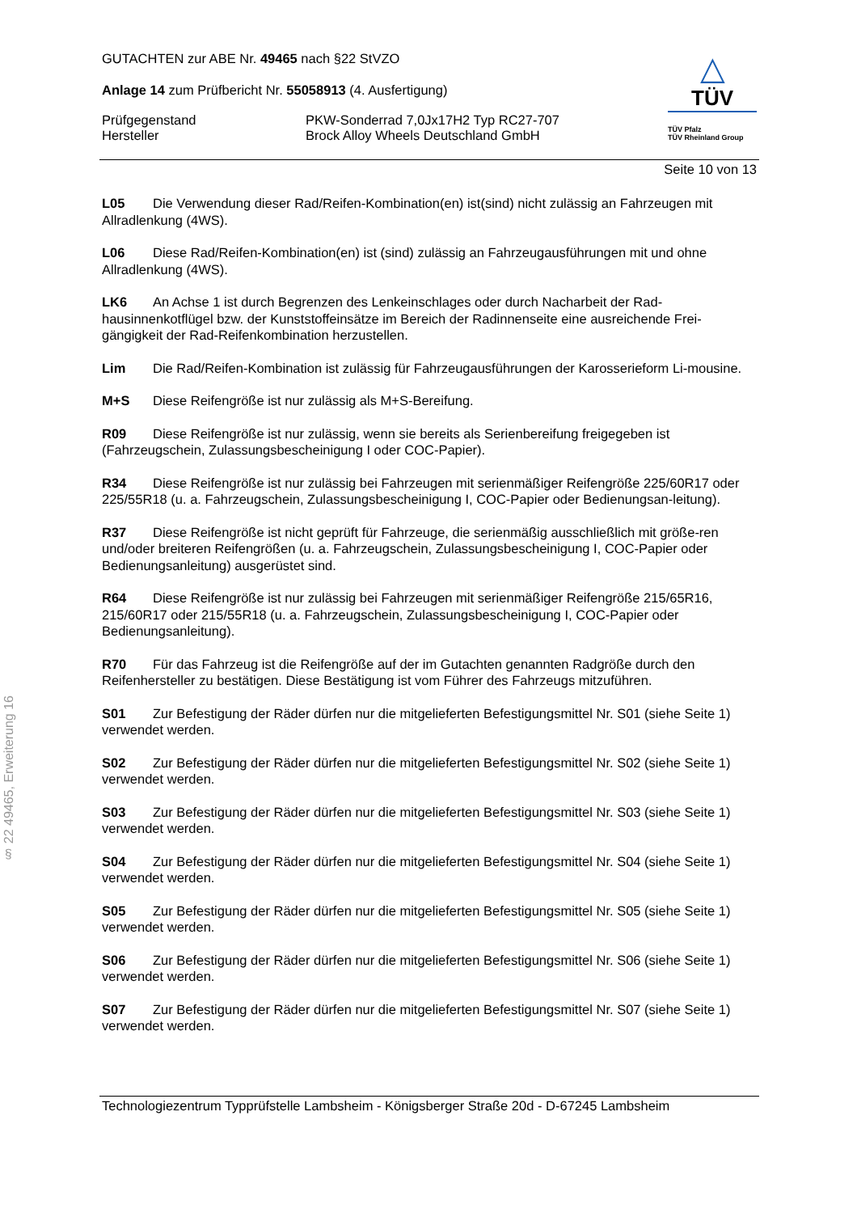§ 22 49465, Erweiterung 16
GUTACHTEN zur ABE Nr. 49465 nach §22 StVZO
Anlage 14 zum Prüfbericht Nr. 55058913 (4. Ausfertigung)
Prüfgegenstand
Hersteller
PKW-Sonderrad 7,0Jx17H2 Typ RC27-707
Brock Alloy Wheels Deutschland GmbH
△
TÜV
TÜV Pfalz
TÜV Rheinland Group
Seite 10 von 13
L05 Die Verwendung dieser Rad/Reifen-Kombination(en) ist(sind) nicht zulässig an Fahrzeugen mit Allradlenkung (4WS).
L06 Diese Rad/Reifen-Kombination(en) ist (sind) zulässig an Fahrzeugausführungen mit und ohne Allradlenkung (4WS).
LK6 An Achse 1 ist durch Begrenzen des Lenkeinschlages oder durch Nacharbeit der Rad-hausinnenkotflügel bzw. der Kunststoffeinsätze im Bereich der Radinnenseite eine ausreichende Frei-gängigkeit der Rad-Reifenkombination herzustellen.
Lim Die Rad/Reifen-Kombination ist zulässig für Fahrzeugausführungen der Karosserieform Li-mousine.
M+S Diese Reifengröße ist nur zulässig als M+S-Bereifung.
R09 Diese Reifengröße ist nur zulässig, wenn sie bereits als Serienbereifung freigegeben ist (Fahrzeugschein, Zulassungsbescheinigung I oder COC-Papier).
R34 Diese Reifengröße ist nur zulässig bei Fahrzeugen mit serienmäßiger Reifengröße 225/60R17 oder 225/55R18 (u. a. Fahrzeugschein, Zulassungsbescheinigung I, COC-Papier oder Bedienungsan-leitung).
R37 Diese Reifengröße ist nicht geprüft für Fahrzeuge, die serienmäßig ausschließlich mit größe-ren und/oder breiteren Reifengrößen (u. a. Fahrzeugschein, Zulassungsbescheinigung I, COC-Papier oder Bedienungsanleitung) ausgerüstet sind.
R64 Diese Reifengröße ist nur zulässig bei Fahrzeugen mit serienmäßiger Reifengröße 215/65R16, 215/60R17 oder 215/55R18 (u. a. Fahrzeugschein, Zulassungsbescheinigung I, COC-Papier oder Bedienungsanleitung).
R70 Für das Fahrzeug ist die Reifengröße auf der im Gutachten genannten Radgröße durch den Reifenhersteller zu bestätigen. Diese Bestätigung ist vom Führer des Fahrzeugs mitzuführen.
S01 Zur Befestigung der Räder dürfen nur die mitgelieferten Befestigungsmittel Nr. S01 (siehe Seite 1) verwendet werden.
S02 Zur Befestigung der Räder dürfen nur die mitgelieferten Befestigungsmittel Nr. S02 (siehe Seite 1) verwendet werden.
S03 Zur Befestigung der Räder dürfen nur die mitgelieferten Befestigungsmittel Nr. S03 (siehe Seite 1) verwendet werden.
S04 Zur Befestigung der Räder dürfen nur die mitgelieferten Befestigungsmittel Nr. S04 (siehe Seite 1) verwendet werden.
S05 Zur Befestigung der Räder dürfen nur die mitgelieferten Befestigungsmittel Nr. S05 (siehe Seite 1) verwendet werden.
S06 Zur Befestigung der Räder dürfen nur die mitgelieferten Befestigungsmittel Nr. S06 (siehe Seite 1) verwendet werden.
S07 Zur Befestigung der Räder dürfen nur die mitgelieferten Befestigungsmittel Nr. S07 (siehe Seite 1) verwendet werden.
Technologiezentrum Typprüfstelle Lambsheim - Königsberger Straße 20d - D-67245 Lambsheim